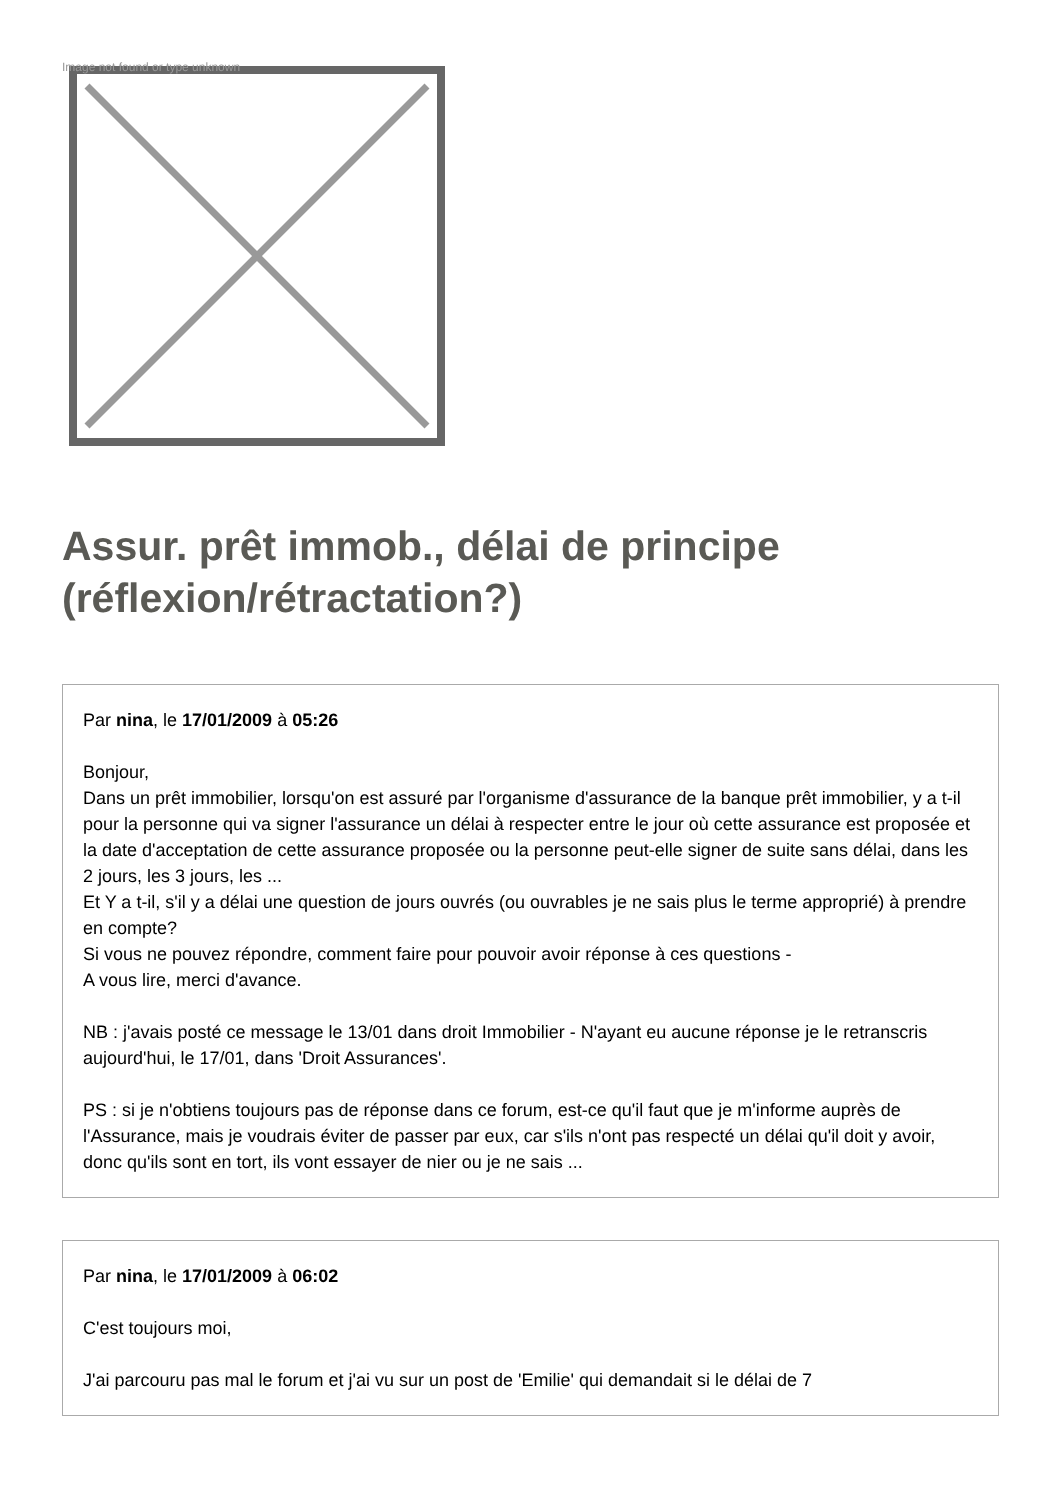Image not found or type unknown
Assur. prêt immob., délai de principe (réflexion/rétractation?)
Par nina, le 17/01/2009 à 05:26
Bonjour,
Dans un prêt immobilier, lorsqu'on est assuré par l'organisme d'assurance de la banque prêt immobilier, y a t-il pour la personne qui va signer l'assurance un délai à respecter entre le jour où cette assurance est proposée et la date d'acceptation de cette assurance proposée ou la personne peut-elle signer de suite sans délai, dans les 2 jours, les 3 jours, les ...
Et Y a t-il, s'il y a délai une question de jours ouvrés (ou ouvrables je ne sais plus le terme approprié) à prendre en compte?
Si vous ne pouvez répondre, comment faire pour pouvoir avoir réponse à ces questions -
A vous lire, merci d'avance.
NB : j'avais posté ce message le 13/01 dans droit Immobilier - N'ayant eu aucune réponse je le retranscris aujourd'hui, le 17/01, dans 'Droit Assurances'.
PS : si je n'obtiens toujours pas de réponse dans ce forum, est-ce qu'il faut que je m'informe auprès de l'Assurance, mais je voudrais éviter de passer par eux, car s'ils n'ont pas respecté un délai qu'il doit y avoir, donc qu'ils sont en tort, ils vont essayer de nier ou je ne sais ...
Par nina, le 17/01/2009 à 06:02
C'est toujours moi,
J'ai parcouru pas mal le forum et j'ai vu sur un post de 'Emilie' qui demandait si le délai de 7